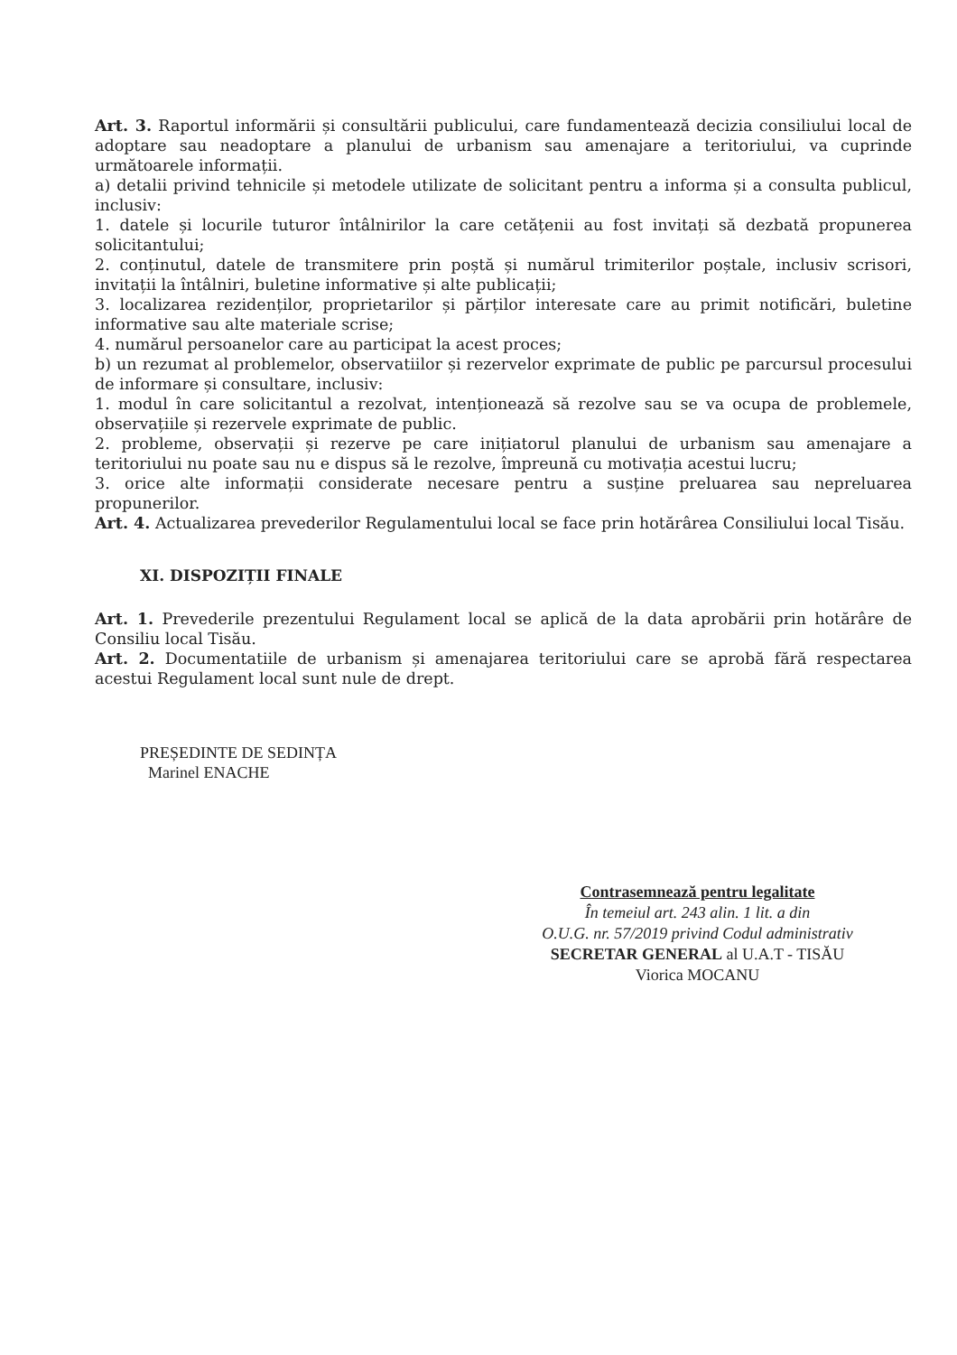Art. 3. Raportul informării și consultării publicului, care fundamentează decizia consiliului local de adoptare sau neadoptare a planului de urbanism sau amenajare a teritoriului, va cuprinde următoarele informații.
a) detalii privind tehnicile și metodele utilizate de solicitant pentru a informa și a consulta publicul, inclusiv:
1. datele și locurile tuturor întâlnirilor la care cetățenii au fost invitați să dezbată propunerea solicitantului;
2. conținutul, datele de transmitere prin poștă și numărul trimiterilor poștale, inclusiv scrisori, invitații la întâlniri, buletine informative și alte publicații;
3. localizarea rezidenților, proprietarilor și părților interesate care au primit notificări, buletine informative sau alte materiale scrise;
4. numărul persoanelor care au participat la acest proces;
b) un rezumat al problemelor, observatiilor și rezervelor exprimate de public pe parcursul procesului de informare și consultare, inclusiv:
1. modul în care solicitantul a rezolvat, intenționează să rezolve sau se va ocupa de problemele, observațiile și rezervele exprimate de public.
2. probleme, observații și rezerve pe care inițiatorul planului de urbanism sau amenajare a teritoriului nu poate sau nu e dispus să le rezolve, împreună cu motivația acestui lucru;
3. orice alte informații considerate necesare pentru a susține preluarea sau nepreluarea propunerilor.
Art. 4. Actualizarea prevederilor Regulamentului local se face prin hotărârea Consiliului local Tisău.
XI. DISPOZIȚII FINALE
Art. 1. Prevederile prezentului Regulament local se aplică de la data aprobării prin hotărâre de Consiliu local Tisău.
Art. 2. Documentatiile de urbanism și amenajarea teritoriului care se aprobă fără respectarea acestui Regulament local sunt nule de drept.
PREȘEDINTE DE SEDINȚA
Marinel ENACHE
Contrasemnează pentru legalitate
În temeiul art. 243 alin. 1 lit. a din
O.U.G. nr. 57/2019 privind Codul administrativ
SECRETAR GENERAL al U.A.T - TISĂU
Viorica MOCANU